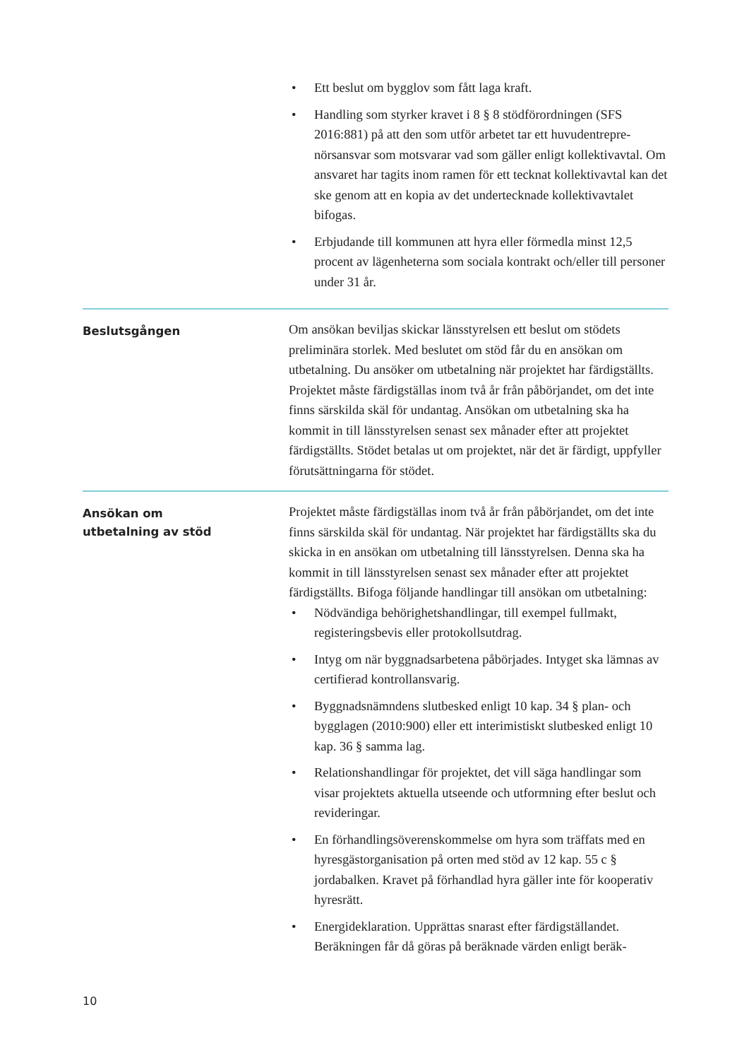• Ett beslut om bygglov som fått laga kraft.
• Handling som styrker kravet i 8 § 8 stödförordningen (SFS 2016:881) på att den som utför arbetet tar ett huvudentrepre­nörsansvar som motsvarar vad som gäller enligt kollektivavtal. Om ansvaret har tagits inom ramen för ett tecknat kollektivavtal kan det ske genom att en kopia av det undertecknade kollektiv­avtalet bifogas.
• Erbjudande till kommunen att hyra eller förmedla minst 12,5 procent av lägenheterna som sociala kontrakt och/eller till personer under 31 år.
Beslutsgången
Om ansökan beviljas skickar länsstyrelsen ett beslut om stödets preliminära storlek. Med beslutet om stöd får du en ansökan om utbetalning. Du ansöker om utbetalning när projektet har färdig­ställts. Projektet måste färdigställas inom två år från påbörjandet, om det inte finns särskilda skäl för undantag. Ansökan om utbetal­ning ska ha kommit in till länsstyrelsen senast sex månader efter att projektet färdigställts. Stödet betalas ut om projektet, när det är färdigt, uppfyller förutsättningarna för stödet.
Ansökan om
utbetalning av stöd
Projektet måste färdigställas inom två år från påbörjandet, om det inte finns särskilda skäl för undantag. När projektet har färdigställts ska du skicka in en ansökan om utbetalning till länsstyrelsen. Denna ska ha kommit in till länsstyrelsen senast sex månader efter att projektet färdigställts. Bifoga följande handlingar till ansökan om utbetalning:
• Nödvändiga behörighetshandlingar, till exempel fullmakt, registeringsbevis eller protokollsutdrag.
• Intyg om när byggnadsarbetena påbörjades. Intyget ska lämnas av certifierad kontrollansvarig.
• Byggnadsnämndens slutbesked enligt 10 kap. 34 § plan- och bygglagen (2010:900) eller ett interimistiskt slutbesked enligt 10 kap. 36 § samma lag.
• Relationshandlingar för projektet, det vill säga handlingar som visar projektets aktuella utseende och utformning efter beslut och revideringar.
• En förhandlingsöverenskommelse om hyra som träffats med en hyresgästorganisation på orten med stöd av 12 kap. 55 c § jordabalken. Kravet på förhandlad hyra gäller inte för koopera­tiv hyresrätt.
• Energideklaration. Upprättas snarast efter färdigställandet. Beräkningen får då göras på beräknade värden enligt beräk-
10